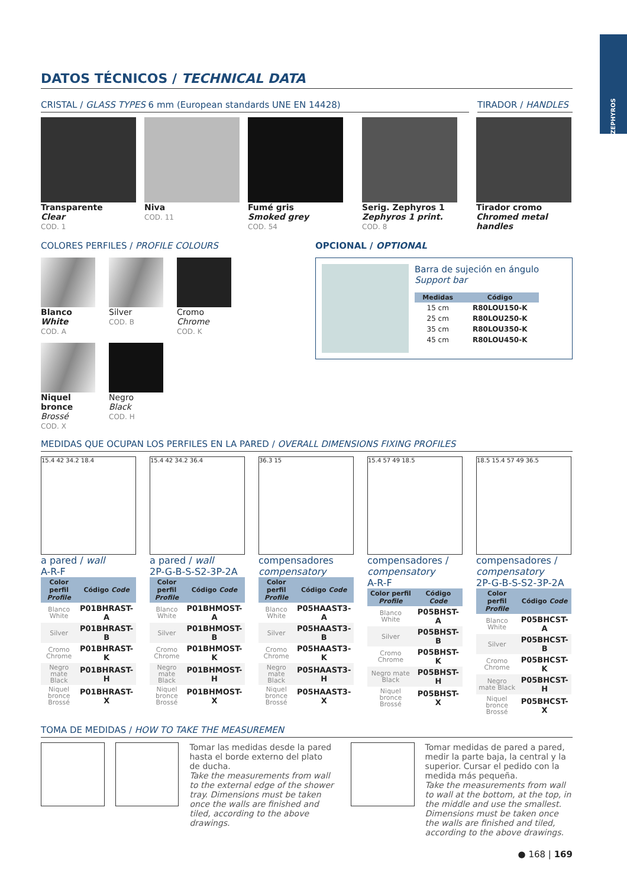ZEPHYROS
DATOS TÉCNICOS / TECHNICAL DATA
CRISTAL / GLASS TYPES 6 mm (European standards UNE EN 14428)
TIRADOR / HANDLES
Transparente
Clear
COD. 1
Niva
COD. 11
Fumé gris
Smoked grey
COD. 54
Serig. Zephyros 1
Zephyros 1 print.
COD. 8
Tirador cromo
Chromed metal handles
COLORES PERFILES / PROFILE COLOURS
Blanco
White
COD. A
Silver
COD. B
Cromo
Chrome
COD. K
Niquel bronce
Brossé
COD. X
Negro
Black
COD. H
OPCIONAL / OPTIONAL
Barra de sujeción en ángulo
Support bar
| Medidas | Código |
| --- | --- |
| 15 cm | R80LOU150-K |
| 25 cm | R80LOU250-K |
| 35 cm | R80LOU350-K |
| 45 cm | R80LOU450-K |
MEDIDAS QUE OCUPAN LOS PERFILES EN LA PARED / OVERALL DIMENSIONS FIXING PROFILES
15.4 42 34.2 18.4
a pared / wall
A-R-F
| Color perfil Profile | Código Code |
| --- | --- |
| Blanco White | P01BHRAST-A |
| Silver | P01BHRAST-B |
| Cromo Chrome | P01BHRAST-K |
| Negro mate Black | P01BHRAST-H |
| Niquel bronce Brossé | P01BHRAST-X |
15.4 42 34.2 36.4
a pared / wall
2P-G-B-S-S2-3P-2A
| Color perfil Profile | Código Code |
| --- | --- |
| Blanco White | P01BHMOST-A |
| Silver | P01BHMOST-B |
| Cromo Chrome | P01BHMOST-K |
| Negro mate Black | P01BHMOST-H |
| Niquel bronce Brossé | P01BHMOST-X |
36.3 15
compensadores
compensatory
| Color perfil Profile | Código Code |
| --- | --- |
| Blanco White | P05HAAST3-A |
| Silver | P05HAAST3-B |
| Cromo Chrome | P05HAAST3-K |
| Negro mate Black | P05HAAST3-H |
| Niquel bronce Brossé | P05HAAST3-X |
15.4 57 49 18.5
compensadores / compensatory
A-R-F
| Color perfil Profile | Código Code |
| --- | --- |
| Blanco White | P05BHST-A |
| Silver | P05BHST-B |
| Cromo Chrome | P05BHST-K |
| Negro mate Black | P05BHST-H |
| Niquel bronce Brossé | P05BHST-X |
18.5 15.4 57 49 36.5
compensadores / compensatory
2P-G-B-S-S2-3P-2A
| Color perfil Profile | Código Code |
| --- | --- |
| Blanco White | P05BHCST-A |
| Silver | P05BHCST-B |
| Cromo Chrome | P05BHCST-K |
| Negro mate Black | P05BHCST-H |
| Niquel bronce Brossé | P05BHCST-X |
TOMA DE MEDIDAS / HOW TO TAKE THE MEASUREMEN
Tomar las medidas desde la pared hasta el borde externo del plato de ducha.
Take the measurements from wall to the external edge of the shower tray. Dimensions must be taken once the walls are finished and tiled, according to the above drawings.
Tomar medidas de pared a pared, medir la parte baja, la central y la superior. Cursar el pedido con la medida más pequeña.
Take the measurements from wall to wall at the bottom, at the top, in the middle and use the smallest. Dimensions must be taken once the walls are finished and tiled, according to the above drawings.
● 168 | 169